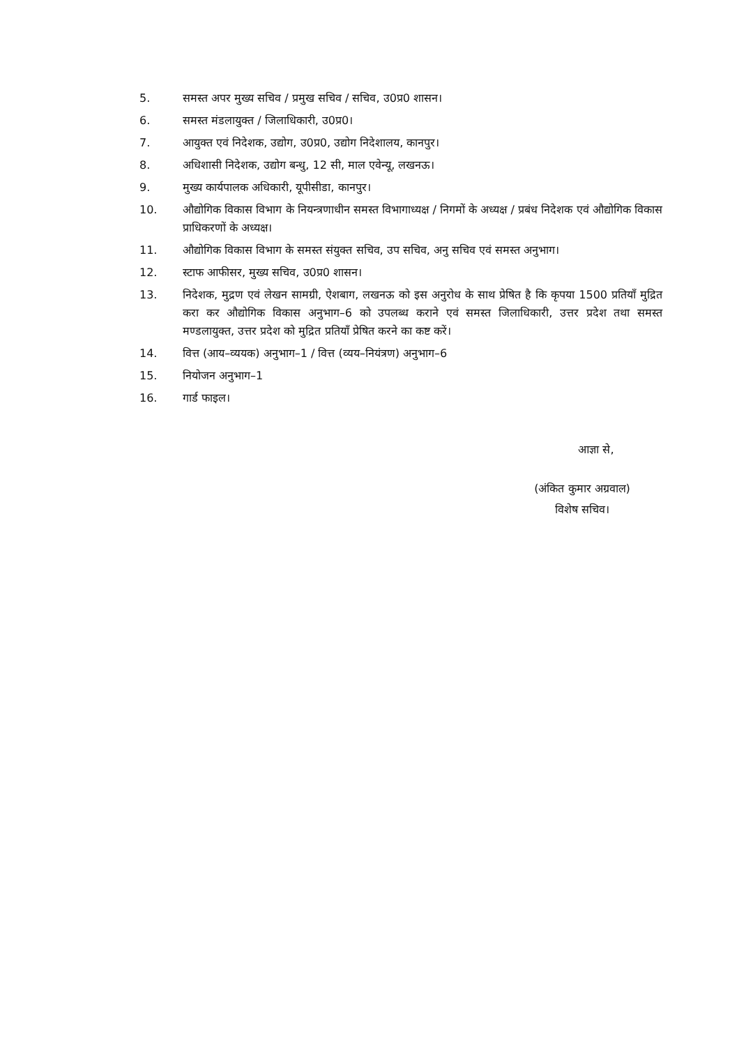5. समस्त अपर मुख्य सचिव / प्रमुख सचिव / सचिव, उ0प्र0 शासन।
6. समस्त मंडलायुक्त / जिलाधिकारी, उ0प्र0।
7. आयुक्त एवं निदेशक, उद्योग, उ0प्र0, उद्योग निदेशालय, कानपुर।
8. अधिशासी निदेशक, उद्योग बन्धु, 12 सी, माल एवेन्यू, लखनऊ।
9. मुख्य कार्यपालक अधिकारी, यूपीसीडा, कानपुर।
10. औद्योगिक विकास विभाग के नियन्त्रणाधीन समस्त विभागाध्यक्ष / निगमों के अध्यक्ष / प्रबंध निदेशक एवं औद्योगिक विकास प्राधिकरणों के अध्यक्ष।
11. औद्योगिक विकास विभाग के समस्त संयुक्त सचिव, उप सचिव, अनु सचिव एवं समस्त अनुभाग।
12. स्टाफ आफीसर, मुख्य सचिव, उ0प्र0 शासन।
13. निदेशक, मुद्रण एवं लेखन सामग्री, ऐशबाग, लखनऊ को इस अनुरोध के साथ प्रेषित है कि कृपया 1500 प्रतियॉं मुद्रित करा कर औद्योगिक विकास अनुभाग–6 को उपलब्ध कराने एवं समस्त जिलाधिकारी, उत्तर प्रदेश तथा समस्त मण्डलायुक्त, उत्तर प्रदेश को मुद्रित प्रतियॉं प्रेषित करने का कष्ट करें।
14. वित्त (आय–व्ययक) अनुभाग–1 / वित्त (व्यय–नियंत्रण) अनुभाग–6
15. नियोजन अनुभाग–1
16. गार्ड फाइल।
आज्ञा से,
(अंकित कुमार अग्रवाल)
विशेष सचिव।